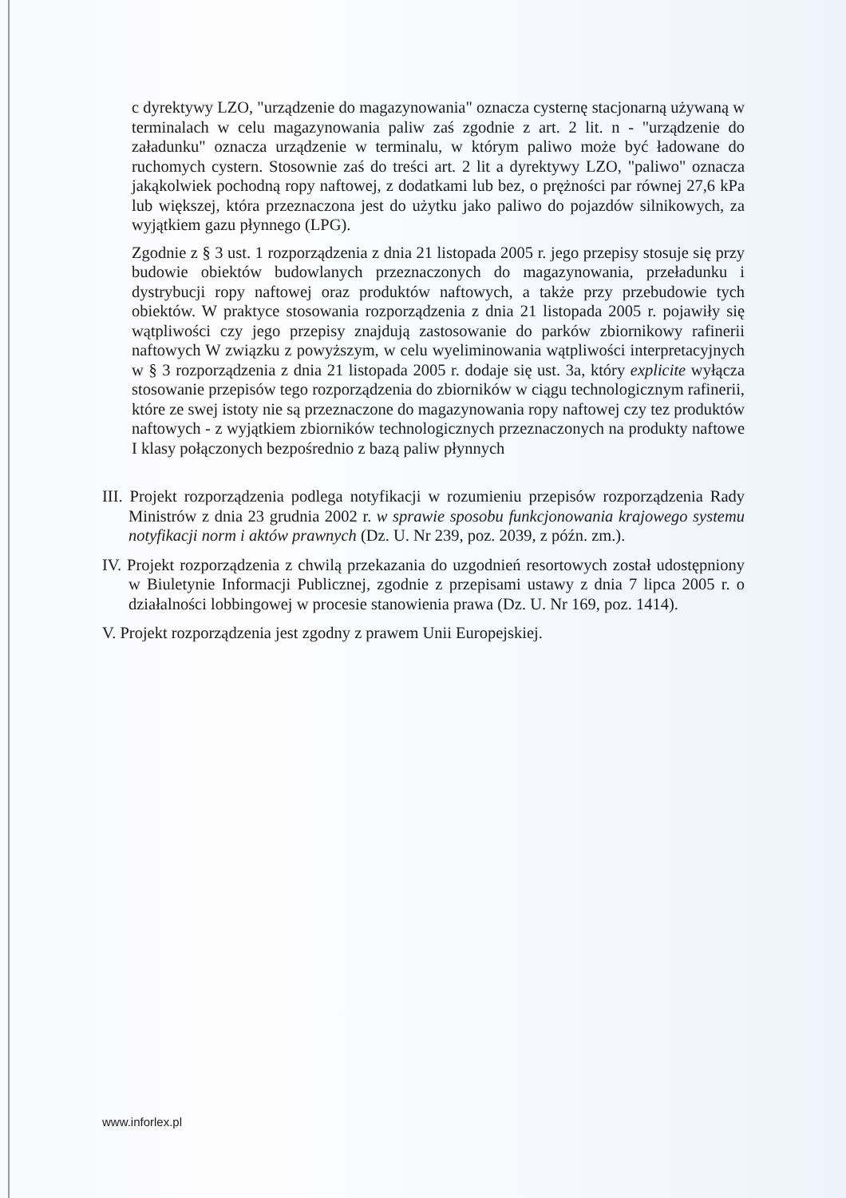c dyrektywy LZO, "urządzenie do magazynowania" oznacza cysternę stacjonarną używaną w terminalach w celu magazynowania paliw zaś zgodnie z art. 2 lit. n - "urządzenie do załadunku" oznacza urządzenie w terminalu, w którym paliwo może być ładowane do ruchomych cystern. Stosownie zaś do treści art. 2 lit a dyrektywy LZO, "paliwo" oznacza jakąkolwiek pochodną ropy naftowej, z dodatkami lub bez, o prężności par równej 27,6 kPa lub większej, która przeznaczona jest do użytku jako paliwo do pojazdów silnikowych, za wyjątkiem gazu płynnego (LPG).
Zgodnie z § 3 ust. 1 rozporządzenia z dnia 21 listopada 2005 r. jego przepisy stosuje się przy budowie obiektów budowlanych przeznaczonych do magazynowania, przeładunku i dystrybucji ropy naftowej oraz produktów naftowych, a także przy przebudowie tych obiektów. W praktyce stosowania rozporządzenia z dnia 21 listopada 2005 r. pojawiły się wątpliwości czy jego przepisy znajdują zastosowanie do parków zbiornikowy rafinerii naftowych W związku z powyższym, w celu wyeliminowania wątpliwości interpretacyjnych w § 3 rozporządzenia z dnia 21 listopada 2005 r. dodaje się ust. 3a, który explicite wyłącza stosowanie przepisów tego rozporządzenia do zbiorników w ciągu technologicznym rafinerii, które ze swej istoty nie są przeznaczone do magazynowania ropy naftowej czy tez produktów naftowych - z wyjątkiem zbiorników technologicznych przeznaczonych na produkty naftowe I klasy połączonych bezpośrednio z bazą paliw płynnych
III. Projekt rozporządzenia podlega notyfikacji w rozumieniu przepisów rozporządzenia Rady Ministrów z dnia 23 grudnia 2002 r. w sprawie sposobu funkcjonowania krajowego systemu notyfikacji norm i aktów prawnych (Dz. U. Nr 239, poz. 2039, z późn. zm.).
IV. Projekt rozporządzenia z chwilą przekazania do uzgodnień resortowych został udostępniony w Biuletynie Informacji Publicznej, zgodnie z przepisami ustawy z dnia 7 lipca 2005 r. o działalności lobbingowej w procesie stanowienia prawa (Dz. U. Nr 169, poz. 1414).
V. Projekt rozporządzenia jest zgodny z prawem Unii Europejskiej.
www.inforlex.pl